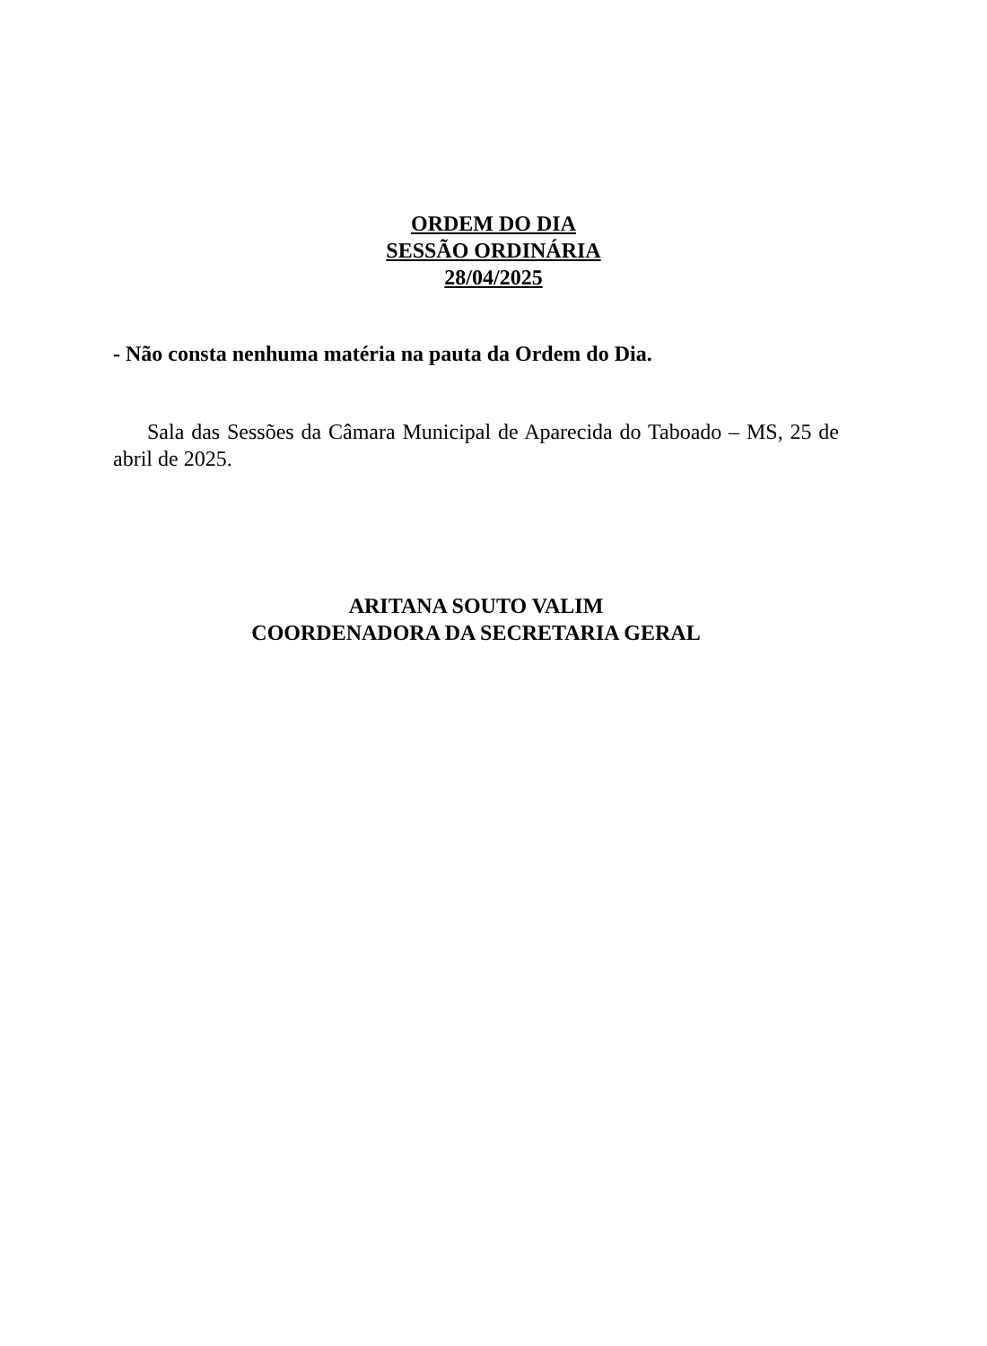ORDEM DO DIA
SESSÃO ORDINÁRIA
28/04/2025
- Não consta nenhuma matéria na pauta da Ordem do Dia.
Sala das Sessões da Câmara Municipal de Aparecida do Taboado – MS, 25 de abril de 2025.
ARITANA SOUTO VALIM
COORDENADORA DA SECRETARIA GERAL